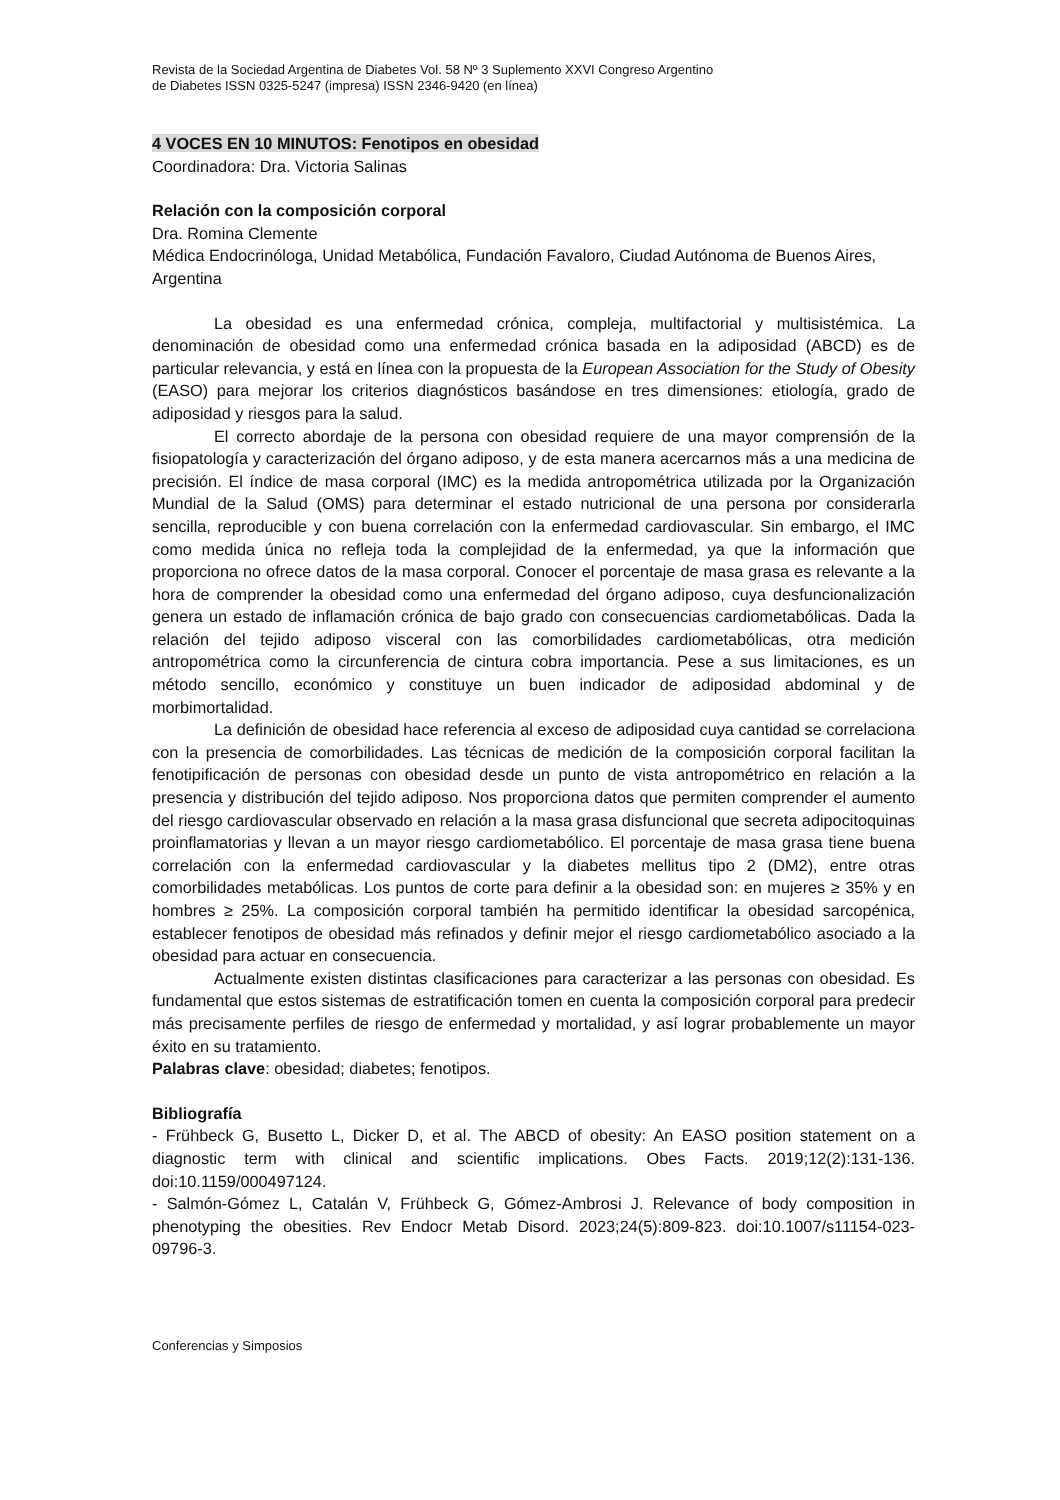Revista de la Sociedad Argentina de Diabetes Vol. 58 Nº 3 Suplemento XXVI Congreso Argentino
de Diabetes ISSN 0325-5247 (impresa) ISSN 2346-9420 (en línea)
4 VOCES EN 10 MINUTOS: Fenotipos en obesidad
Coordinadora: Dra. Victoria Salinas
Relación con la composición corporal
Dra. Romina Clemente
Médica Endocrinóloga, Unidad Metabólica, Fundación Favaloro, Ciudad Autónoma de Buenos Aires, Argentina
La obesidad es una enfermedad crónica, compleja, multifactorial y multisistémica. La denominación de obesidad como una enfermedad crónica basada en la adiposidad (ABCD) es de particular relevancia, y está en línea con la propuesta de la European Association for the Study of Obesity (EASO) para mejorar los criterios diagnósticos basándose en tres dimensiones: etiología, grado de adiposidad y riesgos para la salud.
El correcto abordaje de la persona con obesidad requiere de una mayor comprensión de la fisiopatología y caracterización del órgano adiposo, y de esta manera acercarnos más a una medicina de precisión. El índice de masa corporal (IMC) es la medida antropométrica utilizada por la Organización Mundial de la Salud (OMS) para determinar el estado nutricional de una persona por considerarla sencilla, reproducible y con buena correlación con la enfermedad cardiovascular. Sin embargo, el IMC como medida única no refleja toda la complejidad de la enfermedad, ya que la información que proporciona no ofrece datos de la masa corporal. Conocer el porcentaje de masa grasa es relevante a la hora de comprender la obesidad como una enfermedad del órgano adiposo, cuya desfuncionalización genera un estado de inflamación crónica de bajo grado con consecuencias cardiometabólicas. Dada la relación del tejido adiposo visceral con las comorbilidades cardiometabólicas, otra medición antropométrica como la circunferencia de cintura cobra importancia. Pese a sus limitaciones, es un método sencillo, económico y constituye un buen indicador de adiposidad abdominal y de morbimortalidad.
La definición de obesidad hace referencia al exceso de adiposidad cuya cantidad se correlaciona con la presencia de comorbilidades. Las técnicas de medición de la composición corporal facilitan la fenotipificación de personas con obesidad desde un punto de vista antropométrico en relación a la presencia y distribución del tejido adiposo. Nos proporciona datos que permiten comprender el aumento del riesgo cardiovascular observado en relación a la masa grasa disfuncional que secreta adipocitoquinas proinflamatorias y llevan a un mayor riesgo cardiometabólico. El porcentaje de masa grasa tiene buena correlación con la enfermedad cardiovascular y la diabetes mellitus tipo 2 (DM2), entre otras comorbilidades metabólicas. Los puntos de corte para definir a la obesidad son: en mujeres ≥ 35% y en hombres ≥ 25%. La composición corporal también ha permitido identificar la obesidad sarcopénica, establecer fenotipos de obesidad más refinados y definir mejor el riesgo cardiometabólico asociado a la obesidad para actuar en consecuencia.
Actualmente existen distintas clasificaciones para caracterizar a las personas con obesidad. Es fundamental que estos sistemas de estratificación tomen en cuenta la composición corporal para predecir más precisamente perfiles de riesgo de enfermedad y mortalidad, y así lograr probablemente un mayor éxito en su tratamiento.
Palabras clave: obesidad; diabetes; fenotipos.
Bibliografía
- Frühbeck G, Busetto L, Dicker D, et al. The ABCD of obesity: An EASO position statement on a diagnostic term with clinical and scientific implications. Obes Facts. 2019;12(2):131-136. doi:10.1159/000497124.
- Salmón-Gómez L, Catalán V, Frühbeck G, Gómez-Ambrosi J. Relevance of body composition in phenotyping the obesities. Rev Endocr Metab Disord. 2023;24(5):809-823. doi:10.1007/s11154-023-09796-3.
Conferencias y Simposios